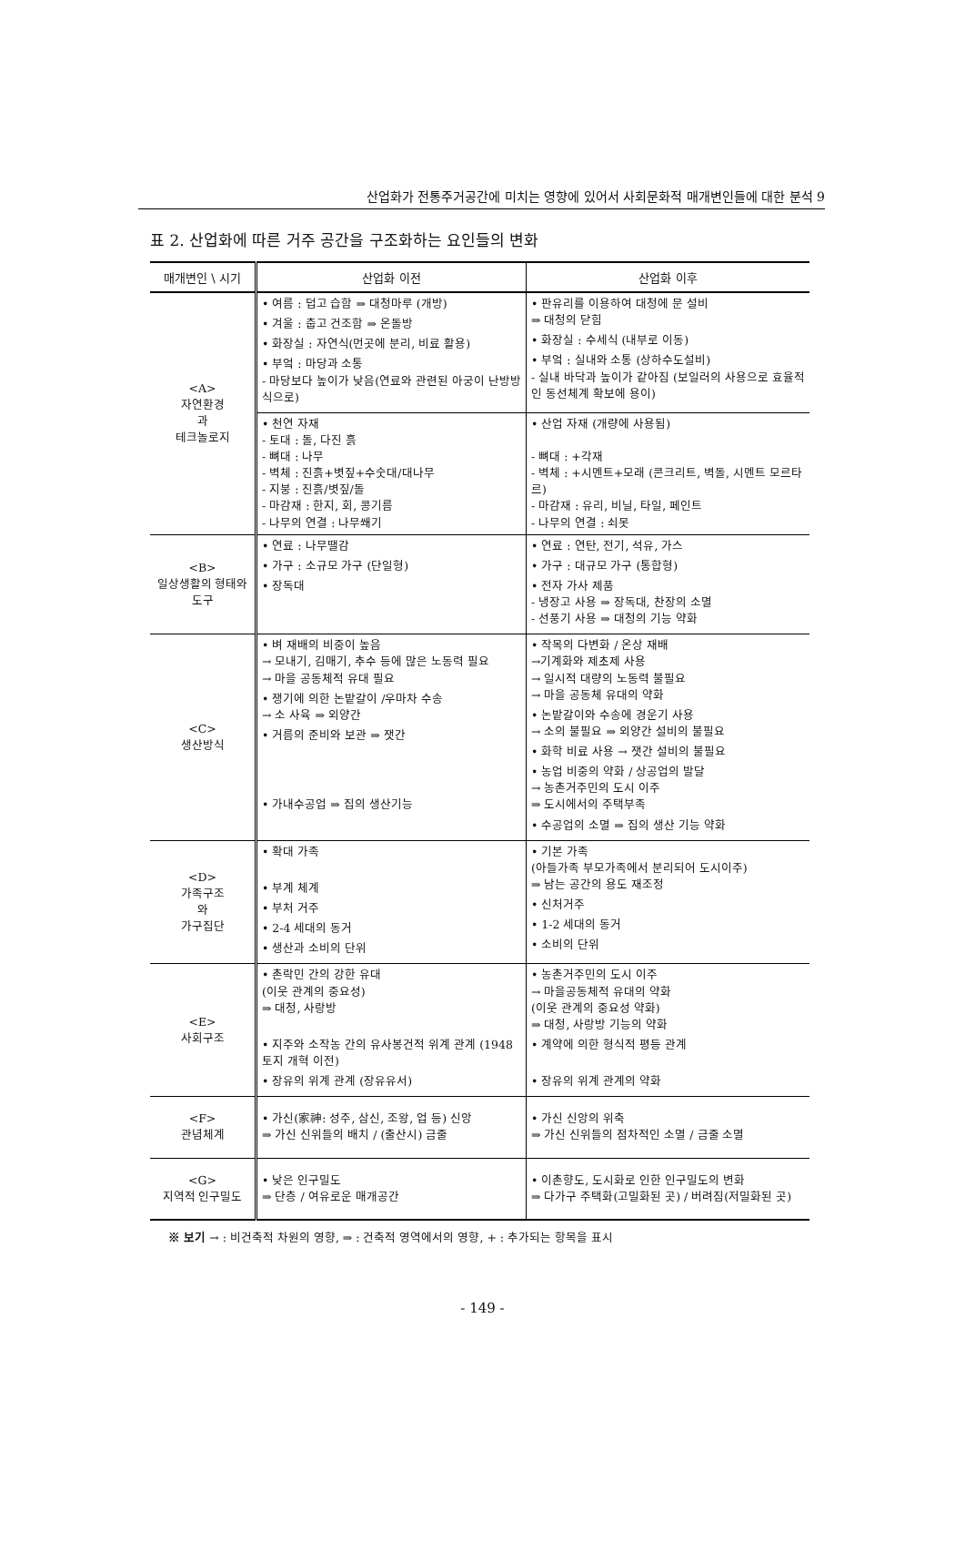산업화가 전통주거공간에 미치는 영향에 있어서 사회문화적 매개변인들에 대한 분석 9
표 2. 산업화에 따른 거주 공간을 구조화하는 요인들의 변화
| 매개변인 \ 시기 | 산업화 이전 | 산업화 이후 |
| --- | --- | --- |
| <A> 자연환경 과 테크놀로지 | • 여름 : 덥고 습함 ⇒ 대청마루 (개방) • 겨울 : 춥고 건조함 ⇒ 온돌방 • 화장실 : 자연식(먼곳에 분리, 비료 활용) • 부엌 : 마당과 소통 - 마당보다 높이가 낮음(연료와 관련된 아궁이 난방방식으로) | • 판유리를 이용하여 대청에 문 설비 ⇒ 대청의 닫힘 • 화장실 : 수세식 (내부로 이동) • 부엌 : 실내와 소통 (상하수도설비) - 실내 바닥과 높이가 같아짐 (보일러의 사용으로 효율적인 동선체계 확보에 용이) |
| | • 천연 자재 - 토대 : 돌, 다진 흙 - 뼈대 : 나무 - 벽체 : 진흙+볏짚+수숫대/대나무 - 지붕 : 진흙/볏짚/돌 - 마감재 : 한지, 회, 콩기름 - 나무의 연결 : 나무쐐기 | • 산업 자재 (개량에 사용됨) - 뼈대 : +각재 - 벽체 : +시멘트+모래 (콘크리트, 벽돌, 시멘트 모르타르) - 마감재 : 유리, 비닐, 타일, 페인트 - 나무의 연결 : 쇠못 |
| <B> 일상생활의 형태와 도구 | • 연료 : 나무땔감 • 가구 : 소규모 가구 (단일형) • 장독대 | • 연료 : 연탄, 전기, 석유, 가스 • 가구 : 대규모 가구 (통합형) • 전자 가사 제품 - 냉장고 사용 ⇒ 장독대, 찬장의 소멸 - 선풍기 사용 ⇒ 대청의 기능 약화 |
| <C> 생산방식 | • 벼 재배의 비중이 높음 → 모내기, 김매기, 추수 등에 많은 노동력 필요 → 마을 공동체적 유대 필요 • 쟁기에 의한 논밭갈이 /우마차 수송 → 소 사육 ⇒ 외양간 • 거름의 준비와 보관 ⇒ 잿간 • 가내수공업 ⇒ 집의 생산기능 | • 작목의 다변화 / 온상 재배 →기계화와 제초제 사용 → 일시적 대량의 노동력 불필요 → 마을 공동체 유대의 약화 • 논밭갈이와 수송에 경운기 사용 → 소의 불필요 ⇒ 외양간 설비의 불필요 • 화학 비료 사용 → 잿간 설비의 불필요 • 농업 비중의 약화 / 상공업의 발달 → 농촌거주민의 도시 이주 ⇒ 도시에서의 주택부족 • 수공업의 소멸 ⇒ 집의 생산 기능 약화 |
| <D> 가족구조 와 가구집단 | • 확대 가족 • 부계 체계 • 부처 거주 • 2-4 세대의 동거 • 생산과 소비의 단위 | • 기본 가족 (아들가족 부모가족에서 분리되어 도시이주) ⇒ 남는 공간의 용도 재조정 • 신처거주 • 1-2 세대의 동거 • 소비의 단위 |
| <E> 사회구조 | • 촌락민 간의 강한 유대 (이웃 관계의 중요성) ⇒ 대청, 사랑방 • 지주와 소작농 간의 유사봉건적 위계 관계 (1948 토지 개혁 이전) • 장유의 위계 관계 (장유유서) | • 농촌거주민의 도시 이주 → 마을공동체적 유대의 약화 (이웃 관계의 중요성 약화) ⇒ 대청, 사랑방 기능의 약화 • 계약에 의한 형식적 평등 관계 • 장유의 위계 관계의 약화 |
| <F> 관념체계 | • 가신(家神: 성주, 삼신, 조왕, 업 등) 신앙 ⇒ 가신 신위들의 배치 / (출산시) 금줄 | • 가신 신앙의 위축 ⇒ 가신 신위들의 점차적인 소멸 / 금줄 소멸 |
| <G> 지역적 인구밀도 | • 낮은 인구밀도 ⇒ 단층 / 여유로운 매개공간 | • 이촌향도, 도시화로 인한 인구밀도의 변화 ⇒ 다가구 주택화(고밀화된 곳) / 버려짐(저밀화된 곳) |
※ 보기 → : 비건축적 차원의 영향, ⇒ : 건축적 영역에서의 영향, + : 추가되는 항목을 표시
- 149 -